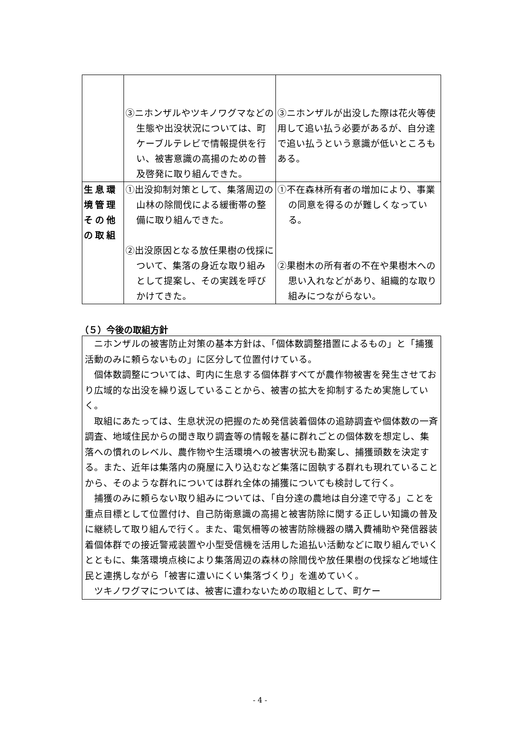| | ③ニホンザルやツキノワグマなどの生態や出没状況については、町ケーブルテレビで情報提供を行い、被害意識の高揚のための普及啓発に取り組んできた。 | ③ニホンザルが出没した際は花火等使用して追い払う必要があるが、自分達で追い払うという意識が低いところもある。 |
| 生息環境管理その他の取組 | ①出没抑制対策として、集落周辺の山林の除間伐による緩衝帯の整備に取り組んできた。 ②出没原因となる放任果樹の伐採について、集落の身近な取り組みとして提案し、その実践を呼びかけてきた。 | ①不在森林所有者の増加により、事業の同意を得るのが難しくなっている。 ②果樹木の所有者の不在や果樹木への思い入れなどがあり、組織的な取り組みにつながらない。 |
（５）今後の取組方針
ニホンザルの被害防止対策の基本方針は、「個体数調整措置によるもの」と「捕獲活動のみに頼らないもの」に区分して位置付けている。
個体数調整については、町内に生息する個体群すべてが農作物被害を発生させており広域的な出没を繰り返していることから、被害の拡大を抑制するため実施していく。
取組にあたっては、生息状況の把握のため発信装着個体の追跡調査や個体数の一斉調査、地域住民からの聞き取り調査等の情報を基に群れごとの個体数を想定し、集落への慣れのレベル、農作物や生活環境への被害状況も勘案し、捕獲頭数を決定する。また、近年は集落内の廃屋に入り込むなど集落に固執する群れも現れていることから、そのような群れについては群れ全体の捕獲についても検討して行く。
捕獲のみに頼らない取り組みについては、「自分達の農地は自分達で守る」ことを重点目標として位置付け、自己防衛意識の高揚と被害防除に関する正しい知識の普及に継続して取り組んで行く。また、電気柵等の被害防除機器の購入費補助や発信器装着個体群での接近警戒装置や小型受信機を活用した追払い活動などに取り組んでいくとともに、集落環境点検により集落周辺の森林の除間伐や放任果樹の伐採など地域住民と連携しながら「被害に遭いにくい集落づくり」を進めていく。
ツキノワグマについては、被害に遭わないための取組として、町ケー
- 4 -